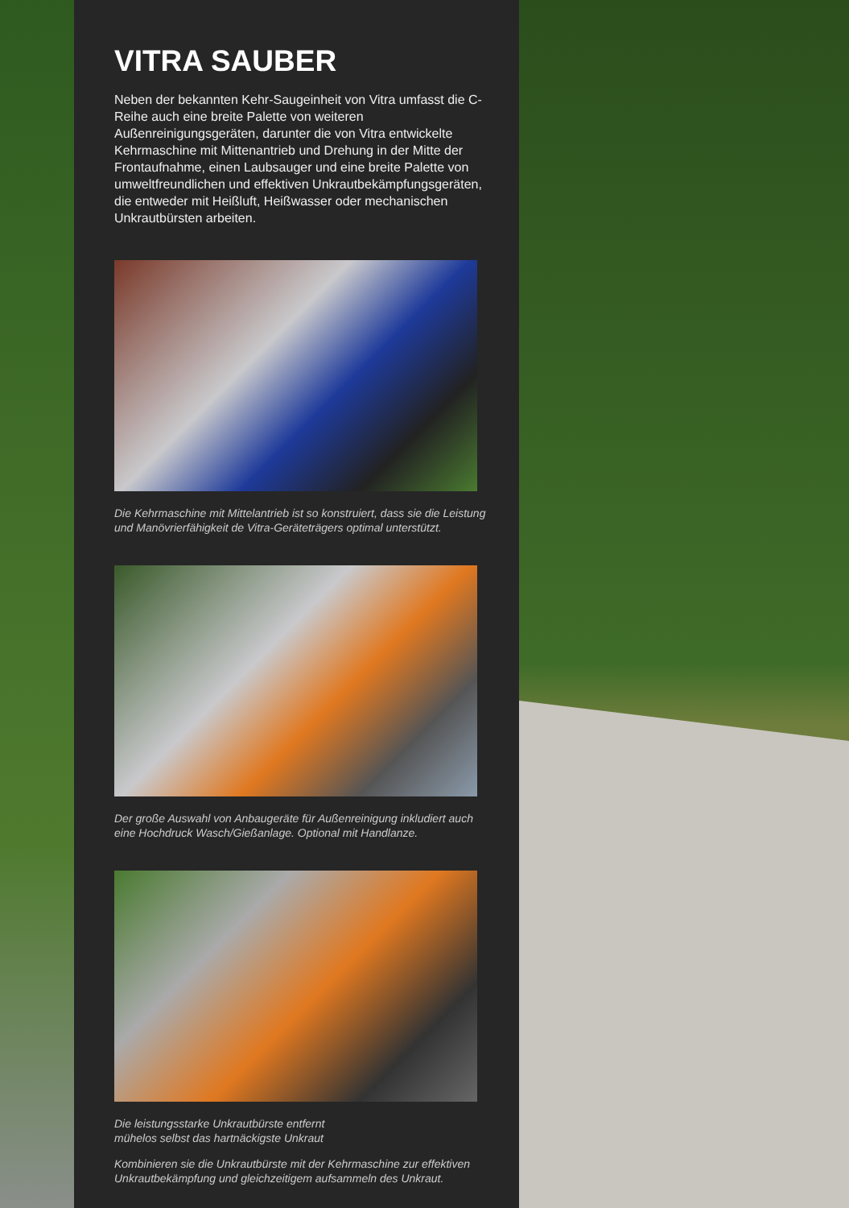VITRA SAUBER
Neben der bekannten Kehr-Saugeinheit von Vitra umfasst die C-Reihe auch eine breite Palette von weiteren Außenreinigungsgeräten, darunter die von Vitra entwickelte Kehrmaschine mit Mittenantrieb und Drehung in der Mitte der Frontaufnahme, einen Laubsauger und eine breite Palette von umweltfreundlichen und effektiven Unkrautbekämpfungsgeräten, die entweder mit Heißluft, Heißwasser oder mechanischen Unkrautbürsten arbeiten.
Die Kehrmaschine mit Mittelantrieb ist so konstruiert, dass sie die Leistung und Manövrierfähigkeit de Vitra-Geräteträgers optimal unterstützt.
Der große Auswahl von Anbaugeräte für Außenreinigung inkludiert auch eine Hochdruck Wasch/Gießanlage. Optional mit Handlanze.
Die leistungsstarke Unkrautbürste entfernt
mühelos selbst das hartnäckigste Unkraut
Kombinieren sie die Unkrautbürste mit der Kehrmaschine zur effektiven Unkrautbekämpfung und gleichzeitigem aufsammeln des Unkraut.